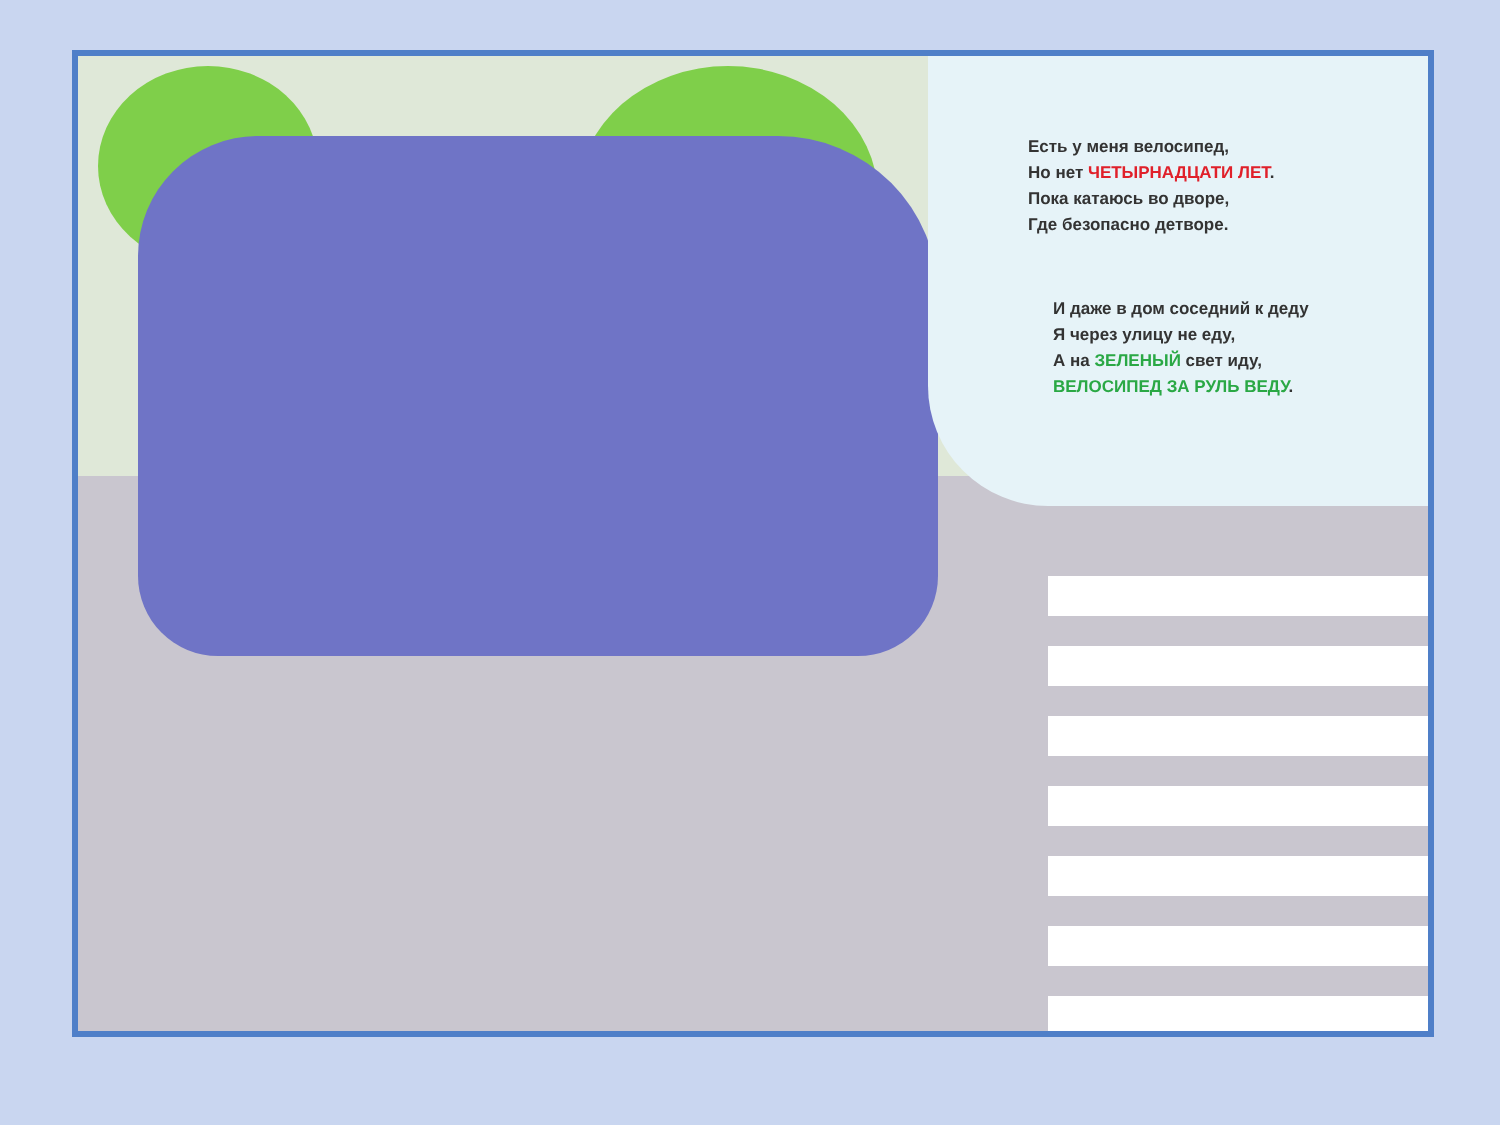Есть у меня велосипед,
Но нет ЧЕТЫРНАДЦАТИ ЛЕТ.
Пока катаюсь во дворе,
Где безопасно детворе.
И даже в дом соседний к деду
Я через улицу не еду,
А на ЗЕЛЕНЫЙ свет иду,
ВЕЛОСИПЕД ЗА РУЛЬ ВЕДУ.